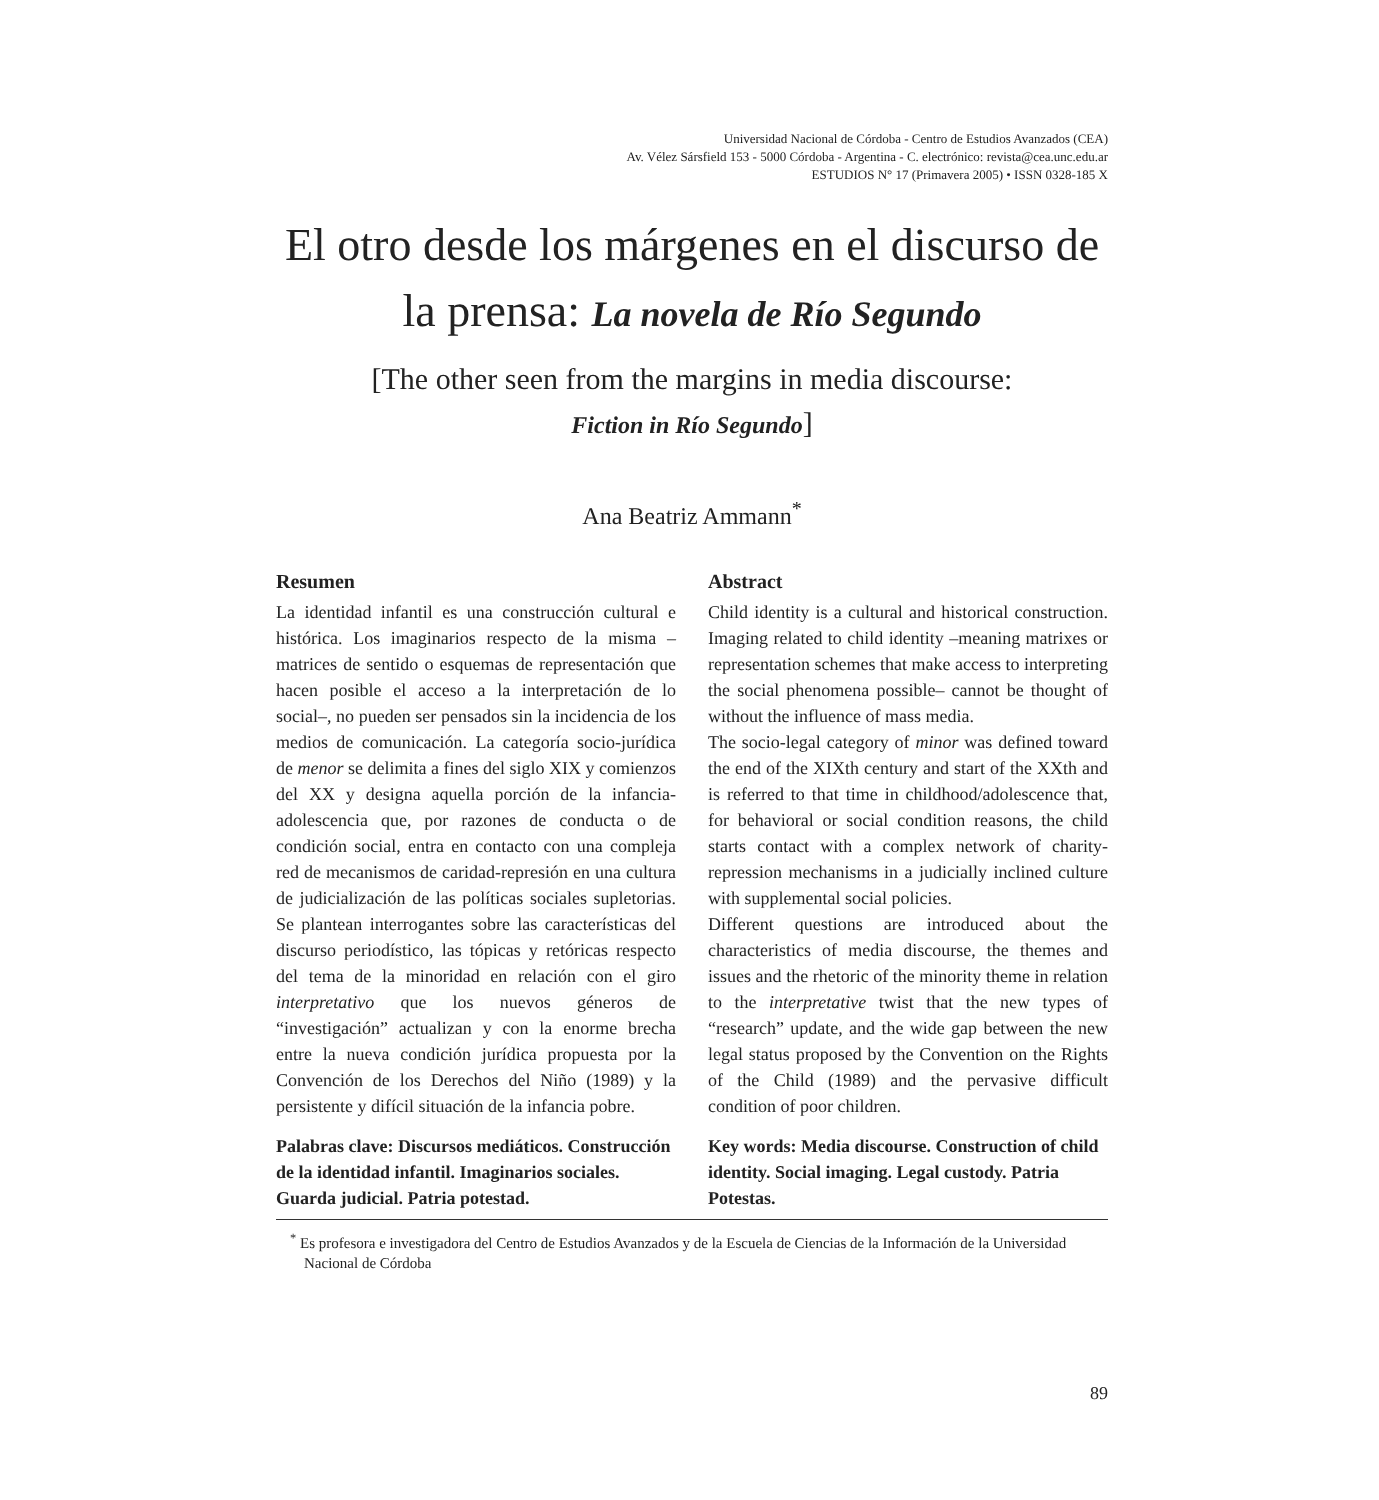Universidad Nacional de Córdoba - Centro de Estudios Avanzados (CEA)
Av. Vélez Sársfield 153 - 5000 Córdoba - Argentina - C. electrónico: revista@cea.unc.edu.ar
ESTUDIOS N° 17 (Primavera 2005) • ISSN 0328-185 X
El otro desde los márgenes en el discurso de la prensa: La novela de Río Segundo
[The other seen from the margins in media discourse:
Fiction in Río Segundo]
Ana Beatriz Ammann<sup>*</sup>
Resumen
La identidad infantil es una construcción cultural e histórica. Los imaginarios respecto de la misma –matrices de sentido o esquemas de representación que hacen posible el acceso a la interpretación de lo social–, no pueden ser pensados sin la incidencia de los medios de comunicación. La categoría socio-jurídica de menor se delimita a fines del siglo XIX y comienzos del XX y designa aquella porción de la infancia-adolescencia que, por razones de conducta o de condición social, entra en contacto con una compleja red de mecanismos de caridad-represión en una cultura de judicialización de las políticas sociales supletorias. Se plantean interrogantes sobre las características del discurso periodístico, las tópicas y retóricas respecto del tema de la minoridad en relación con el giro interpretativo que los nuevos géneros de “investigación” actualizan y con la enorme brecha entre la nueva condición jurídica propuesta por la Convención de los Derechos del Niño (1989) y la persistente y difícil situación de la infancia pobre.
Palabras clave: Discursos mediáticos. Construcción de la identidad infantil. Imaginarios sociales. Guarda judicial. Patria potestad.
Abstract
Child identity is a cultural and historical construction. Imaging related to child identity –meaning matrixes or representation schemes that make access to interpreting the social phenomena possible– cannot be thought of without the influence of mass media.
The socio-legal category of minor was defined toward the end of the XIXth century and start of the XXth and is referred to that time in childhood/adolescence that, for behavioral or social condition reasons, the child starts contact with a complex network of charity-repression mechanisms in a judicially inclined culture with supplemental social policies.
Different questions are introduced about the characteristics of media discourse, the themes and issues and the rhetoric of the minority theme in relation to the interpretative twist that the new types of “research” update, and the wide gap between the new legal status proposed by the Convention on the Rights of the Child (1989) and the pervasive difficult condition of poor children.
Key words: Media discourse. Construction of child identity. Social imaging. Legal custody. Patria Potestas.
<sup>*</sup> Es profesora e investigadora del Centro de Estudios Avanzados y de la Escuela de Ciencias de la Información de la Universidad Nacional de Córdoba
89